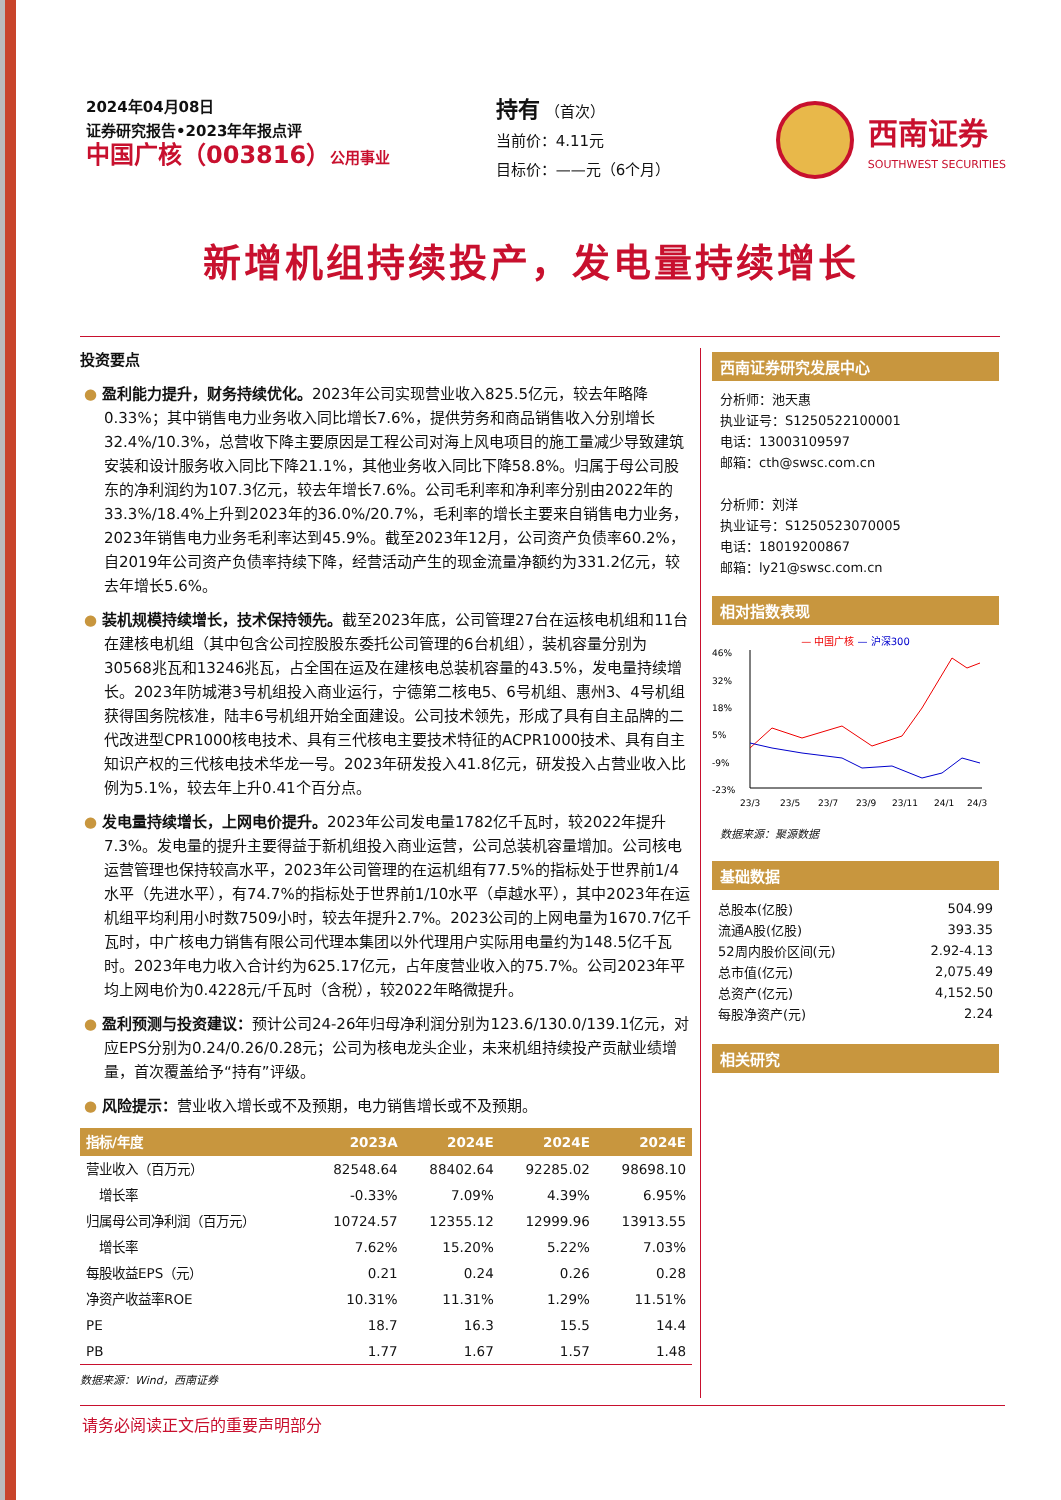2024年04月08日
证券研究报告•2023年年报点评
中国广核（003816）公用事业
持有 （首次）
当前价：4.11元
目标价：——元（6个月）
西南证券
SOUTHWEST SECURITIES
新增机组持续投产，发电量持续增长
投资要点
● 盈利能力提升，财务持续优化。2023年公司实现营业收入825.5亿元，较去年略降0.33%；其中销售电力业务收入同比增长7.6%，提供劳务和商品销售收入分别增长32.4%/10.3%，总营收下降主要原因是工程公司对海上风电项目的施工量减少导致建筑安装和设计服务收入同比下降21.1%，其他业务收入同比下降58.8%。归属于母公司股东的净利润约为107.3亿元，较去年增长7.6%。公司毛利率和净利率分别由2022年的33.3%/18.4%上升到2023年的36.0%/20.7%，毛利率的增长主要来自销售电力业务，2023年销售电力业务毛利率达到45.9%。截至2023年12月，公司资产负债率60.2%，自2019年公司资产负债率持续下降，经营活动产生的现金流量净额约为331.2亿元，较去年增长5.6%。
● 装机规模持续增长，技术保持领先。截至2023年底，公司管理27台在运核电机组和11台在建核电机组（其中包含公司控股股东委托公司管理的6台机组），装机容量分别为30568兆瓦和13246兆瓦，占全国在运及在建核电总装机容量的43.5%，发电量持续增长。2023年防城港3号机组投入商业运行，宁德第二核电5、6号机组、惠州3、4号机组获得国务院核准，陆丰6号机组开始全面建设。公司技术领先，形成了具有自主品牌的二代改进型CPR1000核电技术、具有三代核电主要技术特征的ACPR1000技术、具有自主知识产权的三代核电技术华龙一号。2023年研发投入41.8亿元，研发投入占营业收入比例为5.1%，较去年上升0.41个百分点。
● 发电量持续增长，上网电价提升。2023年公司发电量1782亿千瓦时，较2022年提升7.3%。发电量的提升主要得益于新机组投入商业运营，公司总装机容量增加。公司核电运营管理也保持较高水平，2023年公司管理的在运机组有77.5%的指标处于世界前1/4水平（先进水平），有74.7%的指标处于世界前1/10水平（卓越水平），其中2023年在运机组平均利用小时数7509小时，较去年提升2.7%。2023公司的上网电量为1670.7亿千瓦时，中广核电力销售有限公司代理本集团以外代理用户实际用电量约为148.5亿千瓦时。2023年电力收入合计约为625.17亿元，占年度营业收入的75.7%。公司2023年平均上网电价为0.4228元/千瓦时（含税），较2022年略微提升。
● 盈利预测与投资建议：预计公司24-26年归母净利润分别为123.6/130.0/139.1亿元，对应EPS分别为0.24/0.26/0.28元；公司为核电龙头企业，未来机组持续投产贡献业绩增量，首次覆盖给予“持有”评级。
● 风险提示：营业收入增长或不及预期，电力销售增长或不及预期。
| 指标/年度 | 2023A | 2024E | 2024E | 2024E |
| --- | --- | --- | --- | --- |
| 营业收入（百万元） | 82548.64 | 88402.64 | 92285.02 | 98698.10 |
| 增长率 | -0.33% | 7.09% | 4.39% | 6.95% |
| 归属母公司净利润（百万元） | 10724.57 | 12355.12 | 12999.96 | 13913.55 |
| 增长率 | 7.62% | 15.20% | 5.22% | 7.03% |
| 每股收益EPS（元） | 0.21 | 0.24 | 0.26 | 0.28 |
| 净资产收益率ROE | 10.31% | 11.31% | 1.29% | 11.51% |
| PE | 18.7 | 16.3 | 15.5 | 14.4 |
| PB | 1.77 | 1.67 | 1.57 | 1.48 |
数据来源：Wind，西南证券
西南证券研究发展中心
分析师：池天惠
执业证号：S1250522100001
电话：13003109597
邮箱：cth@swsc.com.cn
分析师：刘洋
执业证号：S1250523070005
电话：18019200867
邮箱：ly21@swsc.com.cn
相对指数表现
— 中国广核 — 沪深300
46%
32%
18%
5%
-9%
-23%
23/3
23/5
23/7
23/9
23/11
24/1
24/3
数据来源：聚源数据
基础数据
| 总股本(亿股) | 504.99 |
| 流通A股(亿股) | 393.35 |
| 52周内股价区间(元) | 2.92-4.13 |
| 总市值(亿元) | 2,075.49 |
| 总资产(亿元) | 4,152.50 |
| 每股净资产(元) | 2.24 |
相关研究
请务必阅读正文后的重要声明部分